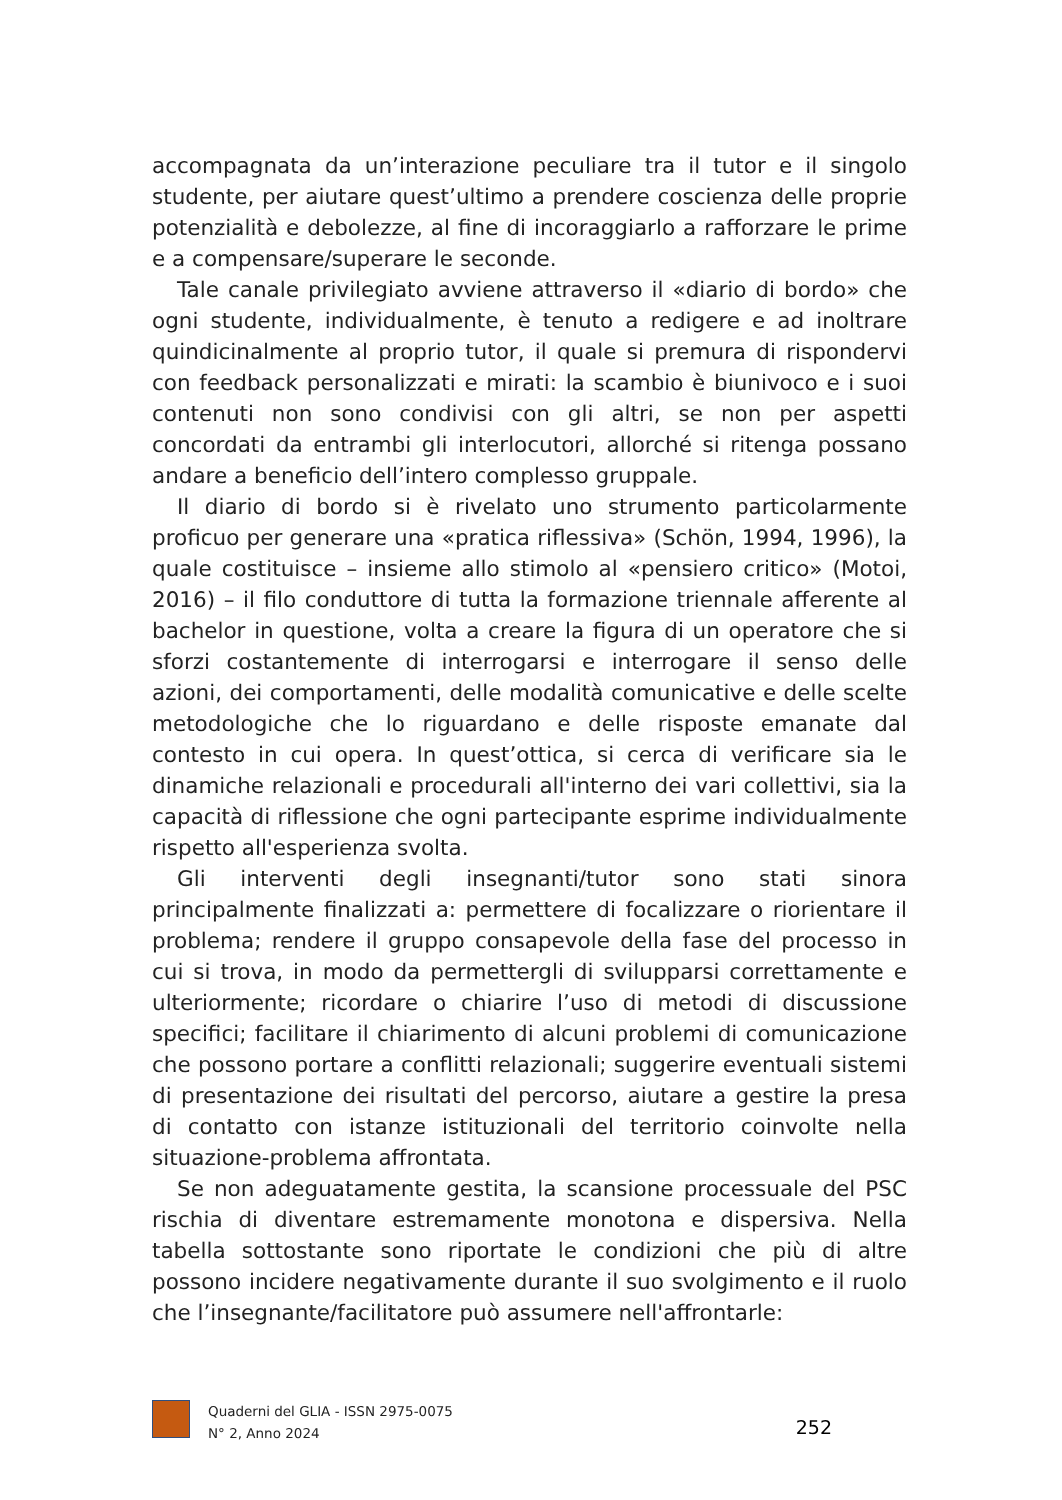accompagnata da un’interazione peculiare tra il tutor e il singolo studente, per aiutare quest’ultimo a prendere coscienza delle proprie potenzialità e debolezze, al fine di incoraggiarlo a rafforzare le prime e a compensare/superare le seconde.
Tale canale privilegiato avviene attraverso il «diario di bordo» che ogni studente, individualmente, è tenuto a redigere e ad inoltrare quindicinalmente al proprio tutor, il quale si premura di rispondervi con feedback personalizzati e mirati: la scambio è biunivoco e i suoi contenuti non sono condivisi con gli altri, se non per aspetti concordati da entrambi gli interlocutori, allorché si ritenga possano andare a beneficio dell’intero complesso gruppale.
Il diario di bordo si è rivelato uno strumento particolarmente proficuo per generare una «pratica riflessiva» (Schön, 1994, 1996), la quale costituisce – insieme allo stimolo al «pensiero critico» (Motoi, 2016) – il filo conduttore di tutta la formazione triennale afferente al bachelor in questione, volta a creare la figura di un operatore che si sforzi costantemente di interrogarsi e interrogare il senso delle azioni, dei comportamenti, delle modalità comunicative e delle scelte metodologiche che lo riguardano e delle risposte emanate dal contesto in cui opera. In quest’ottica, si cerca di verificare sia le dinamiche relazionali e procedurali all'interno dei vari collettivi, sia la capacità di riflessione che ogni partecipante esprime individualmente rispetto all'esperienza svolta.
Gli interventi degli insegnanti/tutor sono stati sinora principalmente finalizzati a: permettere di focalizzare o riorientare il problema; rendere il gruppo consapevole della fase del processo in cui si trova, in modo da permettergli di svilupparsi correttamente e ulteriormente; ricordare o chiarire l’uso di metodi di discussione specifici; facilitare il chiarimento di alcuni problemi di comunicazione che possono portare a conflitti relazionali; suggerire eventuali sistemi di presentazione dei risultati del percorso, aiutare a gestire la presa di contatto con istanze istituzionali del territorio coinvolte nella situazione-problema affrontata.
Se non adeguatamente gestita, la scansione processuale del PSC rischia di diventare estremamente monotona e dispersiva. Nella tabella sottostante sono riportate le condizioni che più di altre possono incidere negativamente durante il suo svolgimento e il ruolo che l’insegnante/facilitatore può assumere nell'affrontarle:
Quaderni del GLIA - ISSN 2975-0075
N° 2, Anno 2024
252